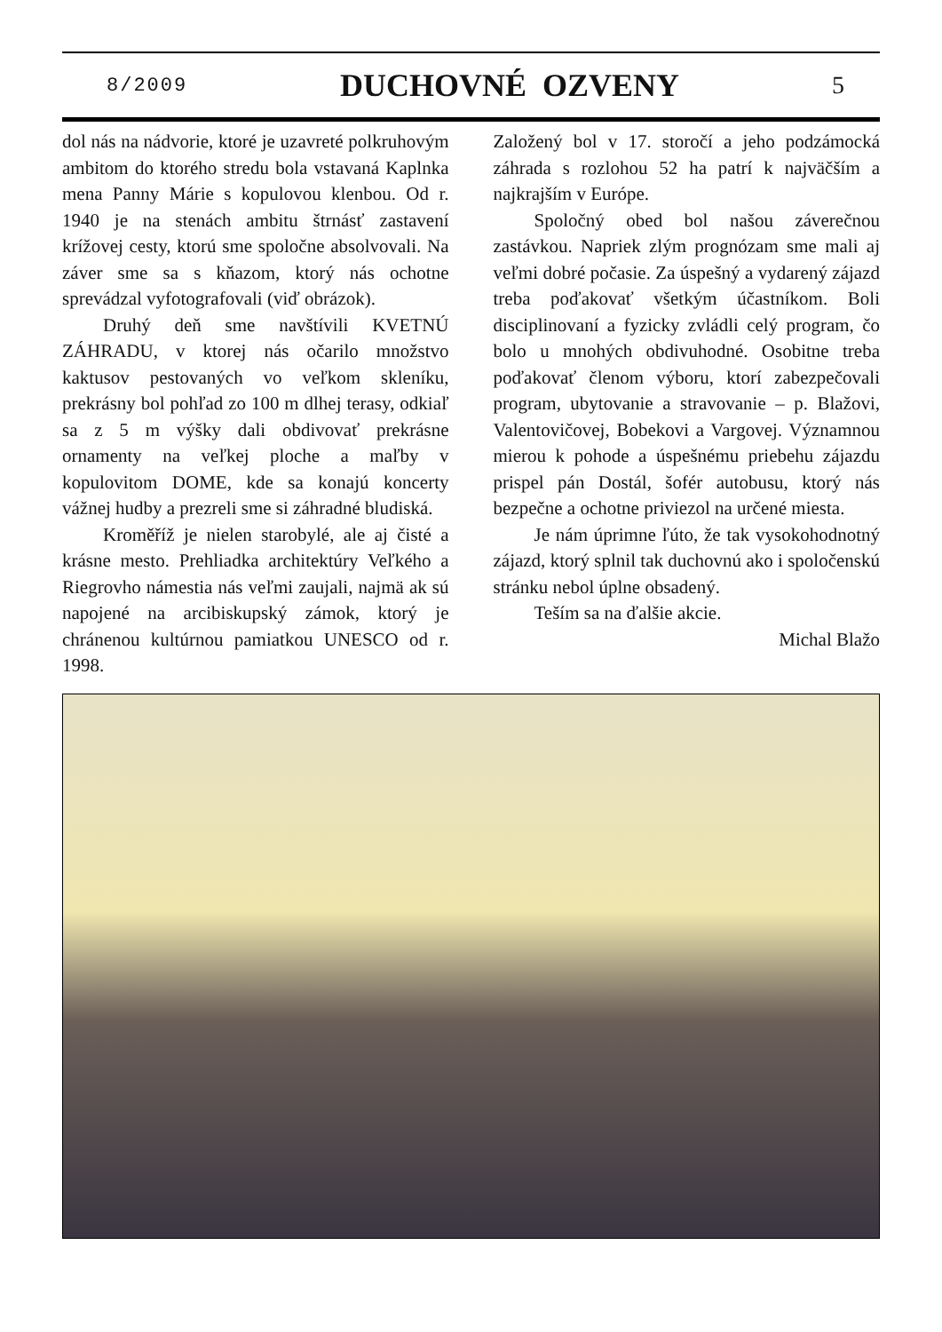8/2009 DUCHOVNÉ OZVENY 5
dol nás na nádvorie, ktoré je uzavreté polkruhovým ambitom do ktorého stredu bola vstavaná Kaplnka mena Panny Márie s kopulovou klenbou. Od r. 1940 je na stenách ambitu štrnásť zastavení krížovej cesty, ktorú sme spoločne absolvovali. Na záver sme sa s kňazom, ktorý nás ochotne sprevádzal vyfotografovali (viď obrázok).
Druhý deň sme navštívili KVETNÚ ZÁHRADU, v ktorej nás očarilo množstvo kaktusov pestovaných vo veľkom skleníku, prekrásny bol pohľad zo 100 m dlhej terasy, odkiaľ sa z 5 m výšky dali obdivovať prekrásne ornamenty na veľkej ploche a maľby v kopulovitom DOME, kde sa konajú koncerty vážnej hudby a prezreli sme si záhradné bludiská.
Kroměříž je nielen starobylé, ale aj čisté a krásne mesto. Prehliadka architektúry Veľkého a Riegrovho námestia nás veľmi zaujali, najmä ak sú napojené na arcibiskupský zámok, ktorý je chránenou kultúrnou pamiatkou UNESCO od r. 1998.
Založený bol v 17. storočí a jeho podzámocká záhrada s rozlohou 52 ha patrí k najväčším a najkrajším v Európe.
Spoločný obed bol našou záverečnou zastávkou. Napriek zlým prognózam sme mali aj veľmi dobré počasie. Za úspešný a vydarený zájazd treba poďakovať všetkým účastníkom. Boli disciplinovaní a fyzicky zvládli celý program, čo bolo u mnohých obdivuhodné. Osobitne treba poďakovať členom výboru, ktorí zabezpečovali program, ubytovanie a stravovanie – p. Blažovi, Valentovičovej, Bobekovi a Vargovej. Významnou mierou k pohode a úspešnému priebehu zájazdu prispel pán Dostál, šofér autobusu, ktorý nás bezpečne a ochotne priviezol na určené miesta.
Je nám úprimne ľúto, že tak vysokohodnotný zájazd, ktorý splnil tak duchovnú ako i spoločenskú stránku nebol úplne obsadený.
Teším sa na ďalšie akcie.
Michal Blažo